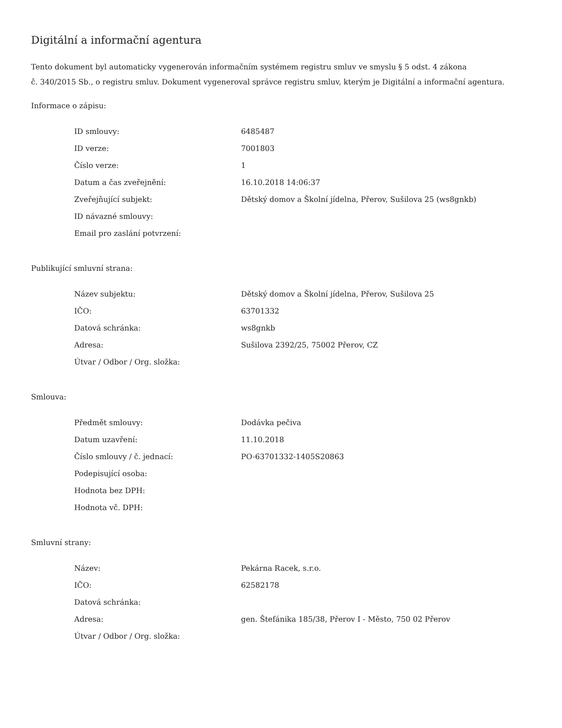Digitální a informační agentura
Tento dokument byl automaticky vygenerován informačním systémem registru smluv ve smyslu § 5 odst. 4 zákona
č. 340/2015 Sb., o registru smluv. Dokument vygeneroval správce registru smluv, kterým je Digitální a informační agentura.
Informace o zápisu:
| ID smlouvy: | 6485487 |
| ID verze: | 7001803 |
| Číslo verze: | 1 |
| Datum a čas zveřejnění: | 16.10.2018 14:06:37 |
| Zveřejňující subjekt: | Dětský domov a Školní jídelna, Přerov, Sušilova 25 (ws8gnkb) |
| ID návazné smlouvy: | |
| Email pro zaslání potvrzení: | |
Publikující smluvní strana:
| Název subjektu: | Dětský domov a Školní jídelna, Přerov, Sušilova 25 |
| IČO: | 63701332 |
| Datová schránka: | ws8gnkb |
| Adresa: | Sušilova 2392/25, 75002 Přerov, CZ |
| Útvar / Odbor / Org. složka: | |
Smlouva:
| Předmět smlouvy: | Dodávka pečiva |
| Datum uzavření: | 11.10.2018 |
| Číslo smlouvy / č. jednací: | PO-63701332-1405S20863 |
| Podepisující osoba: | |
| Hodnota bez DPH: | |
| Hodnota vč. DPH: | |
Smluvní strany:
| Název: | Pekárna Racek, s.r.o. |
| IČO: | 62582178 |
| Datová schránka: | |
| Adresa: | gen. Štefánika 185/38, Přerov I - Město, 750 02 Přerov |
| Útvar / Odbor / Org. složka: | |